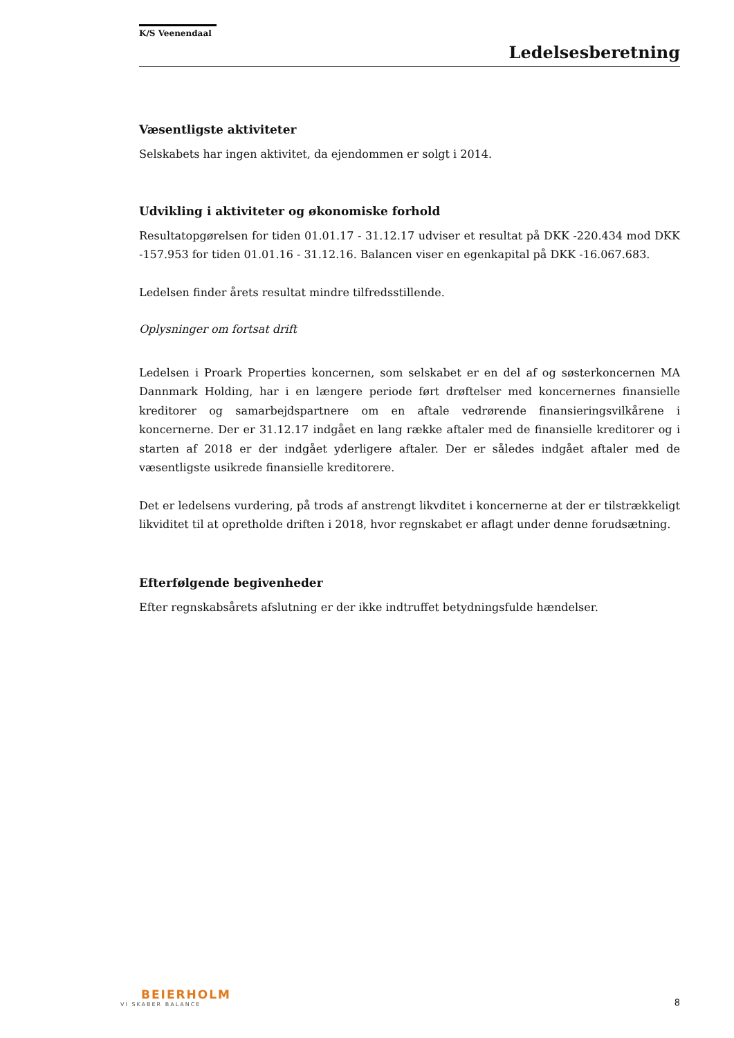K/S Veenendaal
Ledelsesberetning
Væsentligste aktiviteter
Selskabets har ingen aktivitet, da ejendommen er solgt i 2014.
Udvikling i aktiviteter og økonomiske forhold
Resultatopgørelsen for tiden 01.01.17 - 31.12.17 udviser et resultat på DKK -220.434 mod DKK -157.953 for tiden 01.01.16 - 31.12.16. Balancen viser en egenkapital på DKK -16.067.683.
Ledelsen finder årets resultat mindre tilfredsstillende.
Oplysninger om fortsat drift
Ledelsen i Proark Properties koncernen, som selskabet er en del af og søsterkoncernen MA Dannmark Holding, har i en længere periode ført drøftelser med koncernernes finansielle kreditorer og samarbejdspartnere om en aftale vedrørende finansieringsvilkårene i koncernerne. Der er 31.12.17 indgået en lang række aftaler med de finansielle kreditorer og i starten af 2018 er der indgået yderligere aftaler. Der er således indgået aftaler med de væsentligste usikrede finansielle kreditorere.
Det er ledelsens vurdering, på trods af anstrengt likvditet i koncernerne at der er tilstrækkeligt likviditet til at opretholde driften i 2018, hvor regnskabet er aflagt under denne forudsætning.
Efterfølgende begivenheder
Efter regnskabsårets afslutning er der ikke indtruffet betydningsfulde hændelser.
BEIERHOLM
VI SKABER BALANCE
8